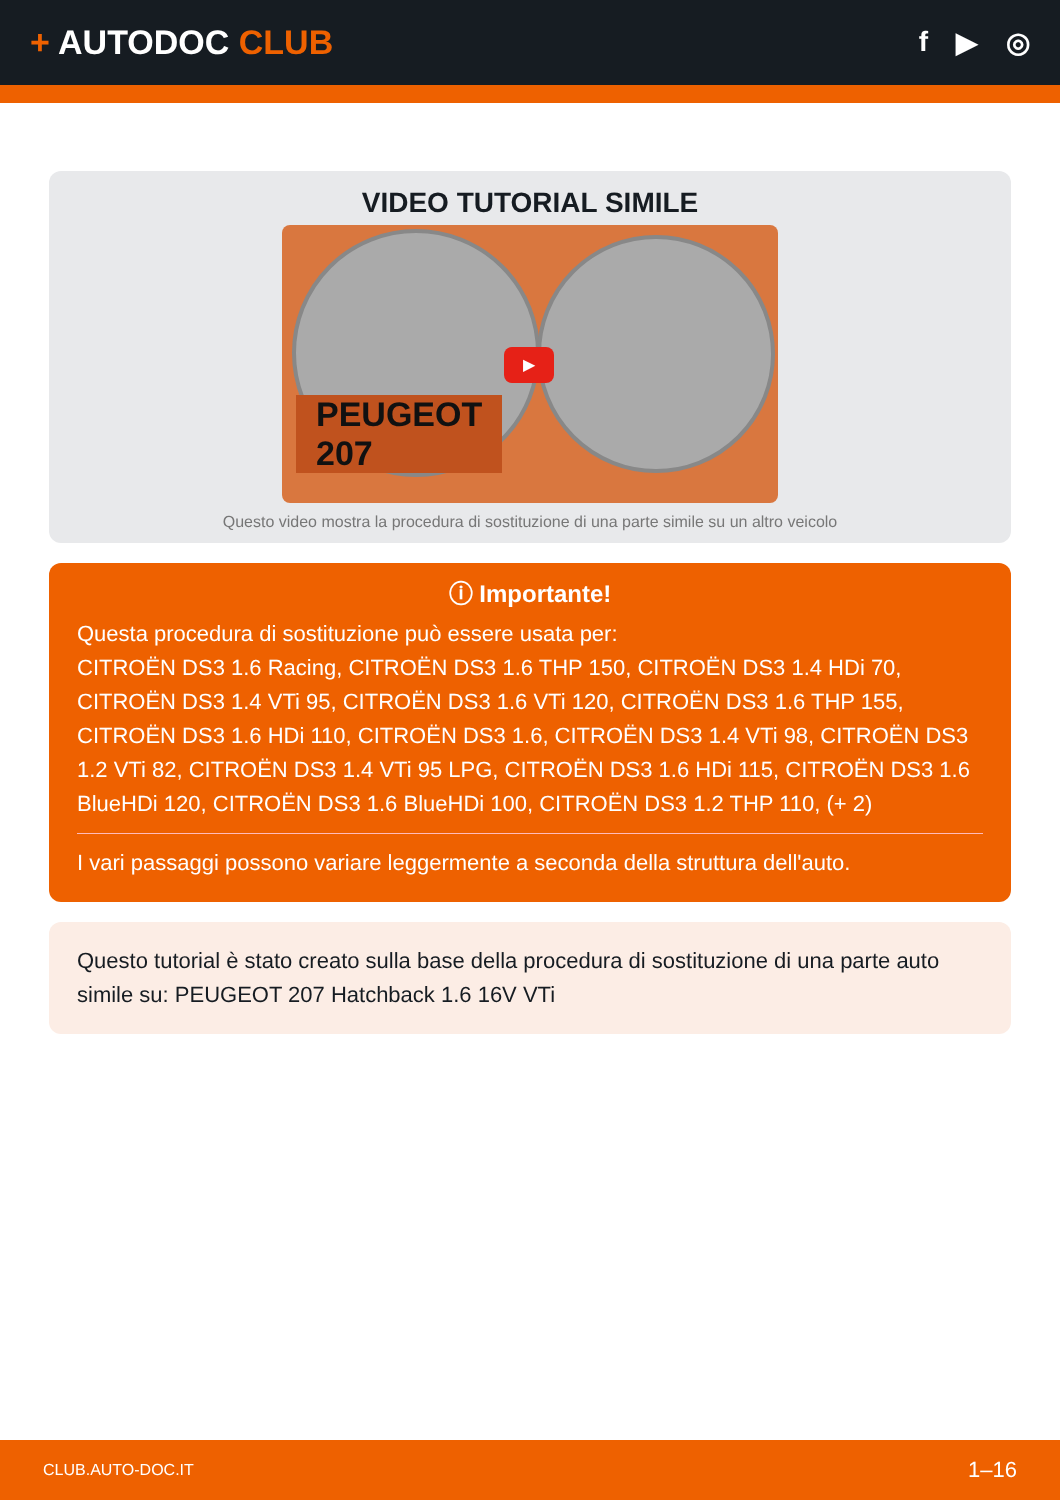+ AUTODOC CLUB
f ▶ ◎
VIDEO TUTORIAL SIMILE
▶
PEUGEOT
207
Questo video mostra la procedura di sostituzione di una parte simile su un altro veicolo
ⓘ Importante!
Questa procedura di sostituzione può essere usata per:
CITROËN DS3 1.6 Racing, CITROËN DS3 1.6 THP 150, CITROËN DS3 1.4 HDi 70, CITROËN DS3 1.4 VTi 95, CITROËN DS3 1.6 VTi 120, CITROËN DS3 1.6 THP 155, CITROËN DS3 1.6 HDi 110, CITROËN DS3 1.6, CITROËN DS3 1.4 VTi 98, CITROËN DS3 1.2 VTi 82, CITROËN DS3 1.4 VTi 95 LPG, CITROËN DS3 1.6 HDi 115, CITROËN DS3 1.6 BlueHDi 120, CITROËN DS3 1.6 BlueHDi 100, CITROËN DS3 1.2 THP 110, (+ 2)
I vari passaggi possono variare leggermente a seconda della struttura dell'auto.
Questo tutorial è stato creato sulla base della procedura di sostituzione di una parte auto simile su: PEUGEOT 207 Hatchback 1.6 16V VTi
CLUB.AUTO-DOC.IT 1–16